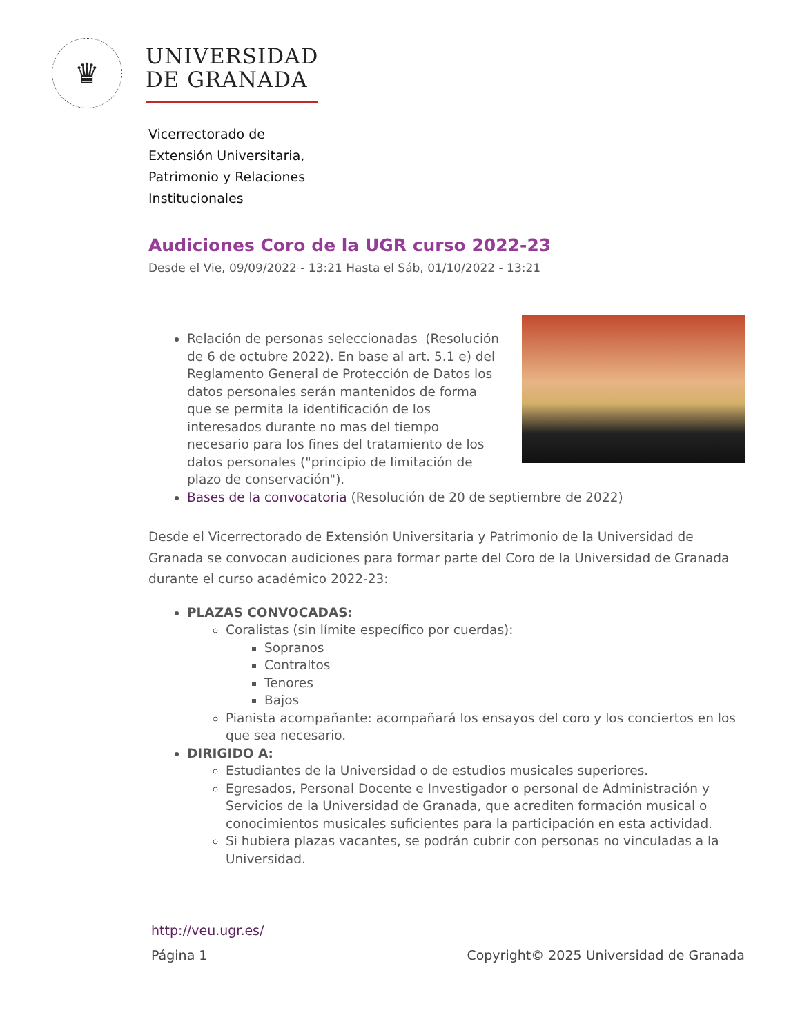♛
UNIVERSIDAD
DE GRANADA
Vicerrectorado de
Extensión Universitaria,
Patrimonio y Relaciones
Institucionales
Audiciones Coro de la UGR curso 2022-23
Desde el Vie, 09/09/2022 - 13:21 Hasta el Sáb, 01/10/2022 - 13:21
Relación de personas seleccionadas (Resolución de 6 de octubre 2022). En base al art. 5.1 e) del Reglamento General de Protección de Datos los datos personales serán mantenidos de forma que se permita la identificación de los interesados durante no mas del tiempo necesario para los fines del tratamiento de los datos personales ("principio de limitación de plazo de conservación").
Bases de la convocatoria (Resolución de 20 de septiembre de 2022)
Desde el Vicerrectorado de Extensión Universitaria y Patrimonio de la Universidad de Granada se convocan audiciones para formar parte del Coro de la Universidad de Granada durante el curso académico 2022-23:
PLAZAS CONVOCADAS:
Coralistas (sin límite específico por cuerdas):
Sopranos
Contraltos
Tenores
Bajos
Pianista acompañante: acompañará los ensayos del coro y los conciertos en los que sea necesario.
DIRIGIDO A:
Estudiantes de la Universidad o de estudios musicales superiores.
Egresados, Personal Docente e Investigador o personal de Administración y Servicios de la Universidad de Granada, que acrediten formación musical o conocimientos musicales suficientes para la participación en esta actividad.
Si hubiera plazas vacantes, se podrán cubrir con personas no vinculadas a la Universidad.
http://veu.ugr.es/
Página 1 Copyright© 2025 Universidad de Granada